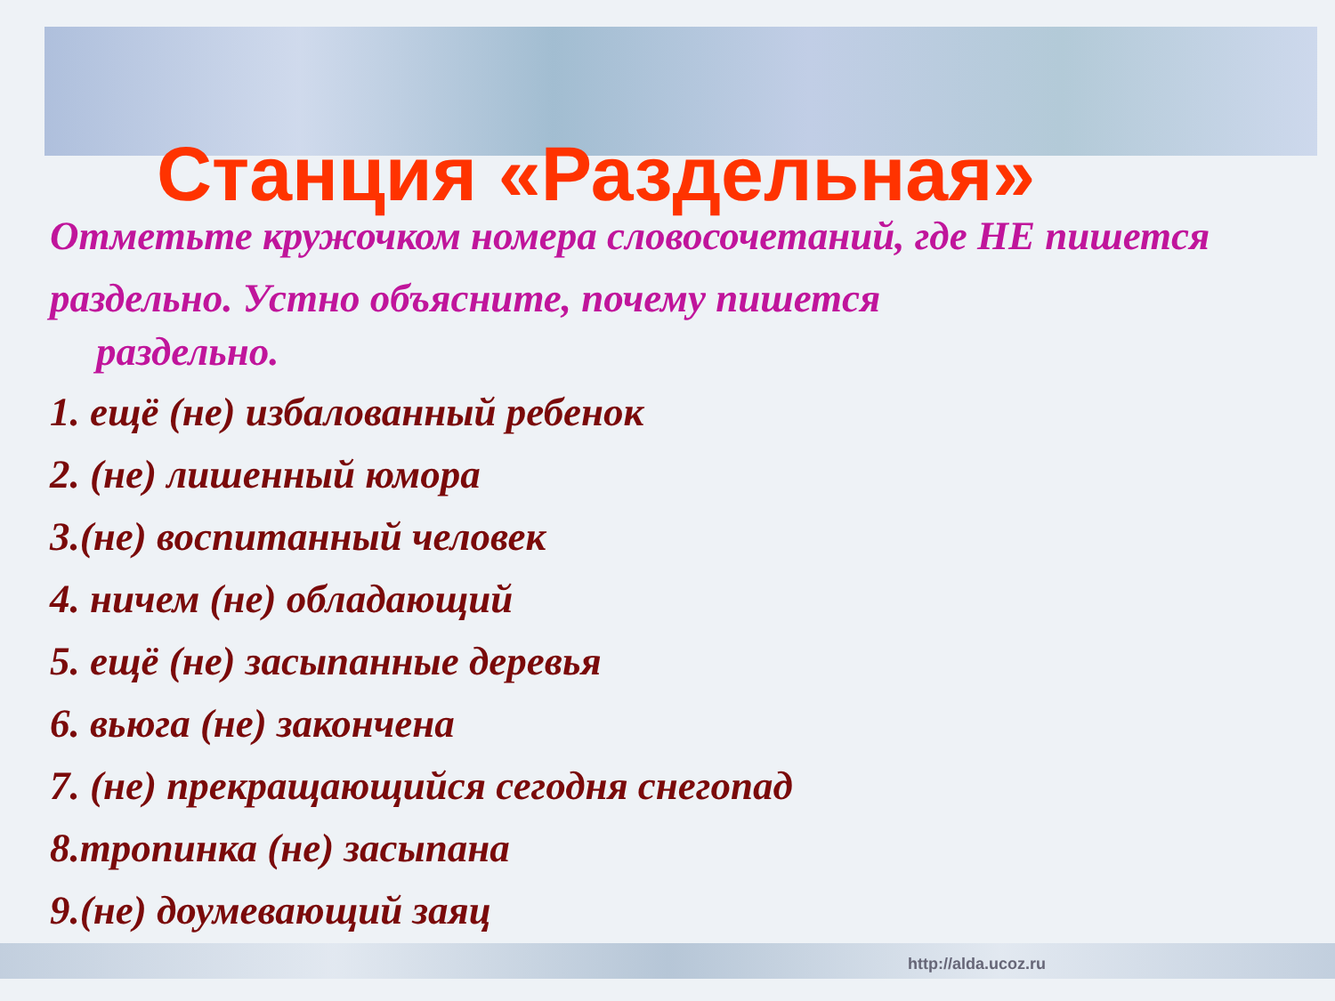Станция «Раздельная»
Отметьте кружочком номера словосочетаний, где НЕ пишется раздельно. Устно объясните, почему пишется
раздельно.
1. ещё (не) избалованный ребенок
2. (не) лишенный юмора
3.(не) воспитанный человек
4. ничем (не) обладающий
5. ещё (не) засыпанные деревья
6. вьюга (не) закончена
7. (не) прекращающийся сегодня снегопад
8.тропинка (не) засыпана
9.(не) доумевающий заяц
http://alda.ucoz.ru